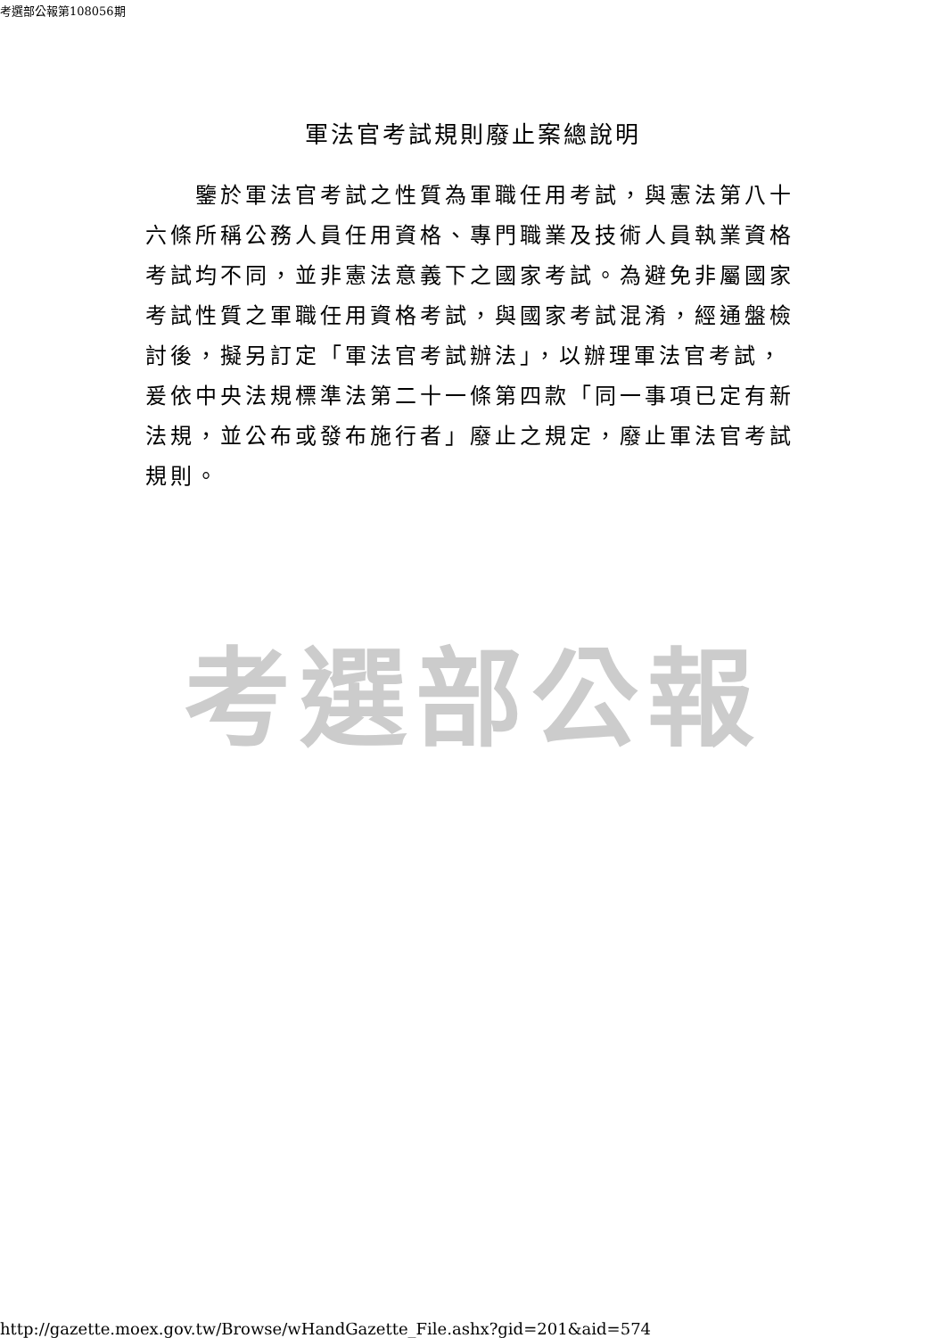考選部公報第108056期
軍法官考試規則廢止案總說明
　　鑒於軍法官考試之性質為軍職任用考試，與憲法第八十六條所稱公務人員任用資格、專門職業及技術人員執業資格考試均不同，並非憲法意義下之國家考試。為避免非屬國家考試性質之軍職任用資格考試，與國家考試混淆，經通盤檢討後，擬另訂定「軍法官考試辦法」，以辦理軍法官考試，爰依中央法規標準法第二十一條第四款「同一事項已定有新法規，並公布或發布施行者」廢止之規定，廢止軍法官考試規則。
考選部公報
http://gazette.moex.gov.tw/Browse/wHandGazette_File.ashx?gid=201&aid=574